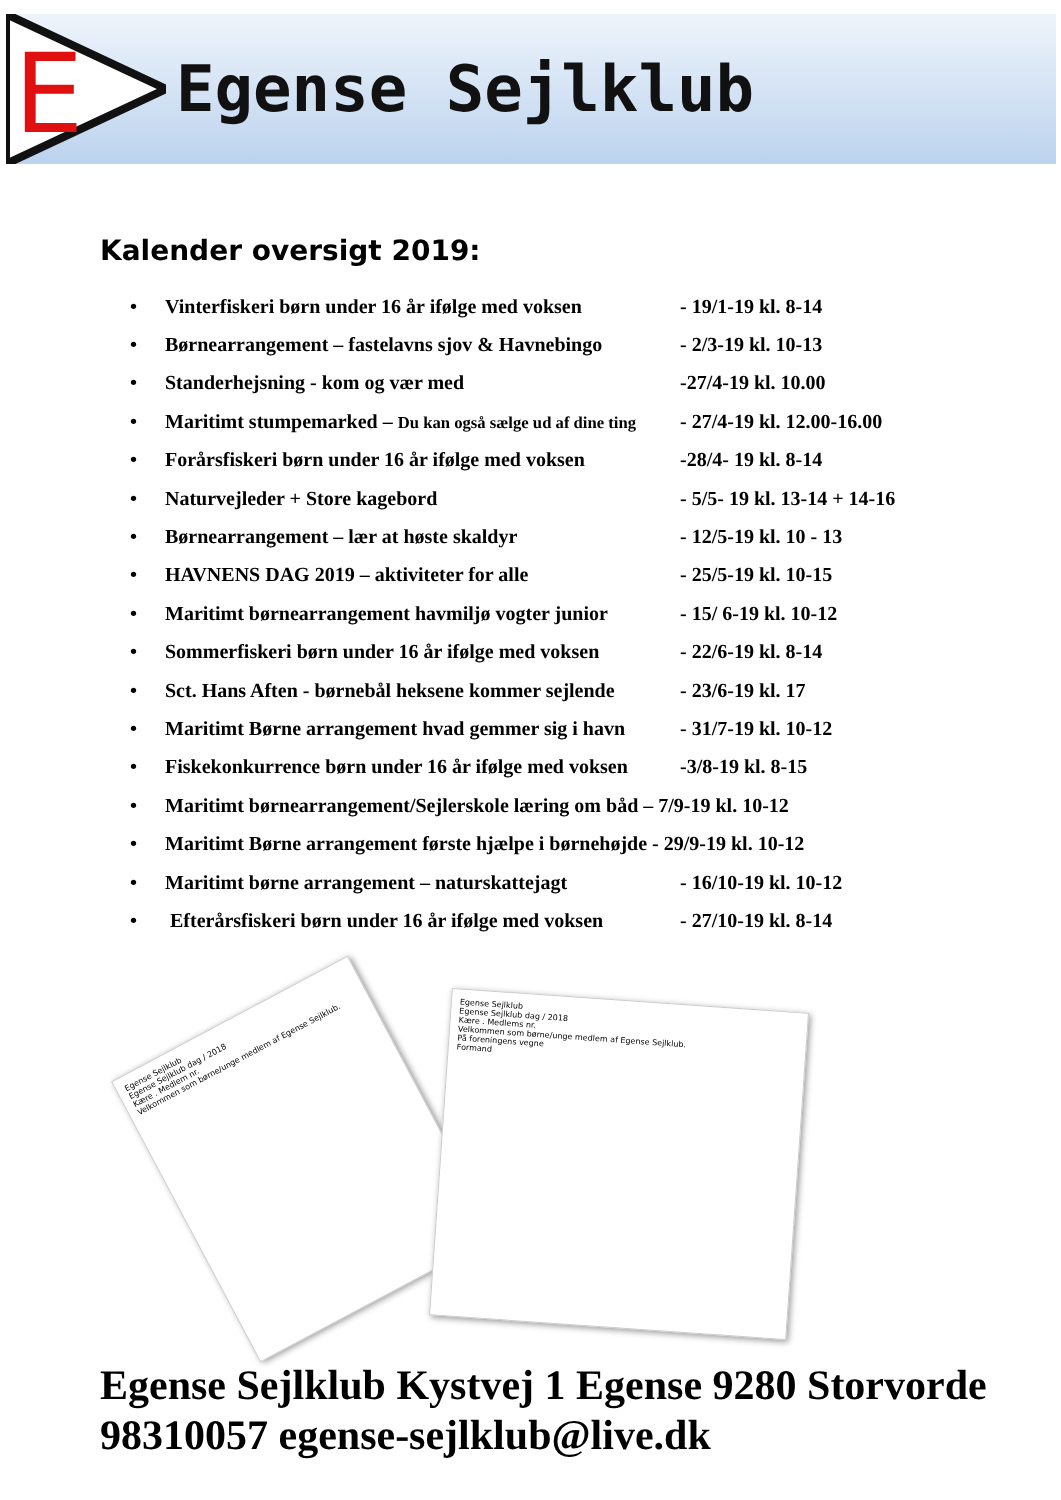E
Egense Sejlklub
Kalender oversigt 2019:
• Vinterfiskeri børn under 16 år ifølge med voksen - 19/1-19 kl. 8-14
• Børnearrangement – fastelavns sjov & Havnebingo - 2/3-19 kl. 10-13
• Standerhejsning - kom og vær med -27/4-19 kl. 10.00
• Maritimt stumpemarked – Du kan også sælge ud af dine ting - 27/4-19 kl. 12.00-16.00
• Forårsfiskeri børn under 16 år ifølge med voksen -28/4- 19 kl. 8-14
• Naturvejleder + Store kagebord - 5/5- 19 kl. 13-14 + 14-16
• Børnearrangement – lær at høste skaldyr - 12/5-19 kl. 10 - 13
• HAVNENS DAG 2019 – aktiviteter for alle - 25/5-19 kl. 10-15
• Maritimt børnearrangement havmiljø vogter junior - 15/ 6-19 kl. 10-12
• Sommerfiskeri børn under 16 år ifølge med voksen - 22/6-19 kl. 8-14
• Sct. Hans Aften - børnebål heksene kommer sejlende - 23/6-19 kl. 17
• Maritimt Børne arrangement hvad gemmer sig i havn - 31/7-19 kl. 10-12
• Fiskekonkurrence børn under 16 år ifølge med voksen -3/8-19 kl. 8-15
• Maritimt børnearrangement/Sejlerskole læring om båd – 7/9-19 kl. 10-12
• Maritimt Børne arrangement første hjælpe i børnehøjde - 29/9-19 kl. 10-12
• Maritimt børne arrangement – naturskattejagt - 16/10-19 kl. 10-12
• Efterårsfiskeri børn under 16 år ifølge med voksen - 27/10-19 kl. 8-14
Egense Sejlklub
Egense Sejlklub dag / 2018
Kære . Medlem nr.
Velkommen som børne/unge medlem af Egense Sejlklub.
Egense Sejlklub
Egense Sejlklub dag / 2018
Kære . Medlems nr.
Velkommen som børne/unge medlem af Egense Sejlklub.
På foreningens vegne
Formand
Egense Sejlklub Kystvej 1 Egense 9280 Storvorde 98310057 egense-sejlklub@live.dk